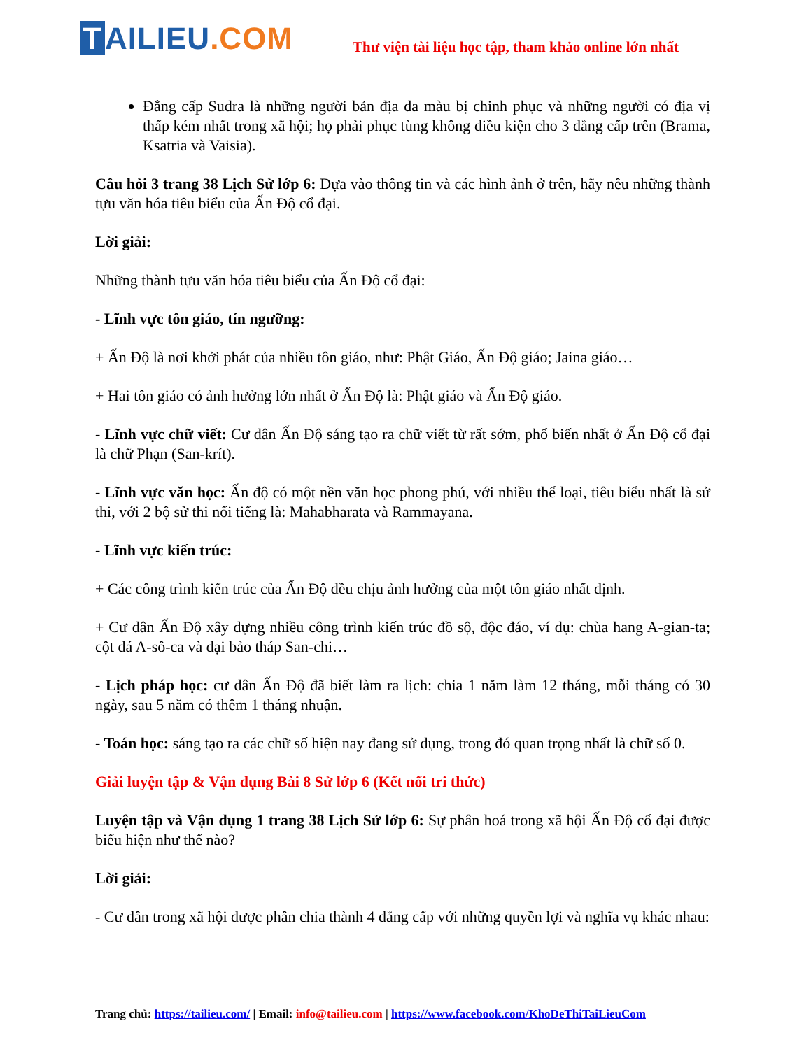T AI LIEU.COM
Thư viện tài liệu học tập, tham khảo online lớn nhất
Đẳng cấp Sudra là những người bản địa da màu bị chinh phục và những người có địa vị thấp kém nhất trong xã hội; họ phải phục tùng không điều kiện cho 3 đẳng cấp trên (Brama, Ksatria và Vaisia).
Câu hỏi 3 trang 38 Lịch Sử lớp 6: Dựa vào thông tin và các hình ảnh ở trên, hãy nêu những thành tựu văn hóa tiêu biểu của Ấn Độ cổ đại.
Lời giải:
Những thành tựu văn hóa tiêu biểu của Ấn Độ cổ đại:
- Lĩnh vực tôn giáo, tín ngưỡng:
+ Ấn Độ là nơi khởi phát của nhiều tôn giáo, như: Phật Giáo, Ấn Độ giáo; Jaina giáo…
+ Hai tôn giáo có ảnh hưởng lớn nhất ở Ấn Độ là: Phật giáo và Ấn Độ giáo.
- Lĩnh vực chữ viết: Cư dân Ấn Độ sáng tạo ra chữ viết từ rất sớm, phổ biến nhất ở Ấn Độ cổ đại là chữ Phạn (San-krít).
- Lĩnh vực văn học: Ấn độ có một nền văn học phong phú, với nhiều thể loại, tiêu biểu nhất là sử thi, với 2 bộ sử thi nổi tiếng là: Mahabharata và Rammayana.
- Lĩnh vực kiến trúc:
+ Các công trình kiến trúc của Ấn Độ đều chịu ảnh hưởng của một tôn giáo nhất định.
+ Cư dân Ấn Độ xây dựng nhiều công trình kiến trúc đồ sộ, độc đáo, ví dụ: chùa hang A-gian-ta; cột đá A-sô-ca và đại bảo tháp San-chi…
- Lịch pháp học: cư dân Ấn Độ đã biết làm ra lịch: chia 1 năm làm 12 tháng, mỗi tháng có 30 ngày, sau 5 năm có thêm 1 tháng nhuận.
- Toán học: sáng tạo ra các chữ số hiện nay đang sử dụng, trong đó quan trọng nhất là chữ số 0.
Giải luyện tập & Vận dụng Bài 8 Sử lớp 6 (Kết nối tri thức)
Luyện tập và Vận dụng 1 trang 38 Lịch Sử lớp 6: Sự phân hoá trong xã hội Ấn Độ cổ đại được biểu hiện như thế nào?
Lời giải:
- Cư dân trong xã hội được phân chia thành 4 đẳng cấp với những quyền lợi và nghĩa vụ khác nhau:
Trang chủ: https://tailieu.com/ | Email: info@tailieu.com | https://www.facebook.com/KhoDeThiTaiLieuCom